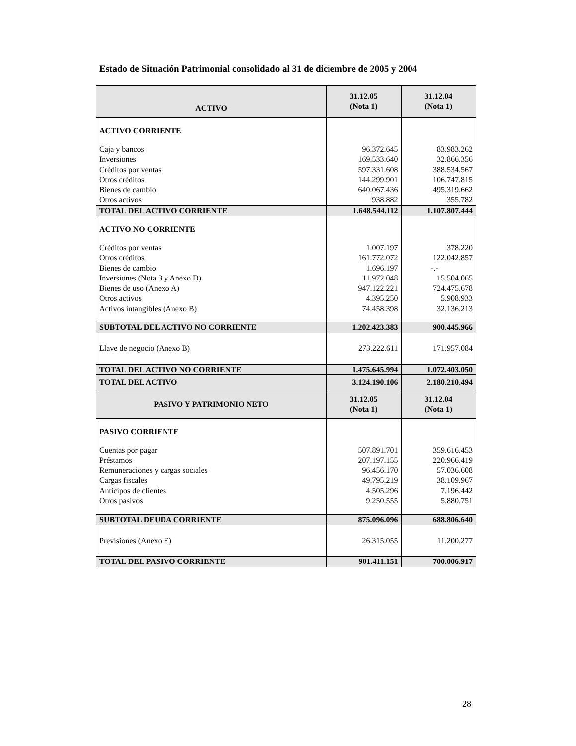Estado de Situación Patrimonial consolidado al 31 de diciembre de 2005 y 2004
| ACTIVO | 31.12.05 (Nota 1) | 31.12.04 (Nota 1) |
| --- | --- | --- |
| ACTIVO CORRIENTE | | |
| Caja y bancos | 96.372.645 | 83.983.262 |
| Inversiones | 169.533.640 | 32.866.356 |
| Créditos por ventas | 597.331.608 | 388.534.567 |
| Otros créditos | 144.299.901 | 106.747.815 |
| Bienes de cambio | 640.067.436 | 495.319.662 |
| Otros activos | 938.882 | 355.782 |
| TOTAL DEL ACTIVO CORRIENTE | 1.648.544.112 | 1.107.807.444 |
| ACTIVO NO CORRIENTE | | |
| Créditos por ventas | 1.007.197 | 378.220 |
| Otros créditos | 161.772.072 | 122.042.857 |
| Bienes de cambio | 1.696.197 | -.- |
| Inversiones (Nota 3 y Anexo D) | 11.972.048 | 15.504.065 |
| Bienes de uso (Anexo A) | 947.122.221 | 724.475.678 |
| Otros activos | 4.395.250 | 5.908.933 |
| Activos intangibles (Anexo B) | 74.458.398 | 32.136.213 |
| SUBTOTAL DEL ACTIVO NO CORRIENTE | 1.202.423.383 | 900.445.966 |
| Llave de negocio (Anexo B) | 273.222.611 | 171.957.084 |
| TOTAL DEL ACTIVO NO CORRIENTE | 1.475.645.994 | 1.072.403.050 |
| TOTAL DEL ACTIVO | 3.124.190.106 | 2.180.210.494 |
| PASIVO Y PATRIMONIO NETO | 31.12.05 (Nota 1) | 31.12.04 (Nota 1) |
| PASIVO CORRIENTE | | |
| Cuentas por pagar | 507.891.701 | 359.616.453 |
| Préstamos | 207.197.155 | 220.966.419 |
| Remuneraciones y cargas sociales | 96.456.170 | 57.036.608 |
| Cargas fiscales | 49.795.219 | 38.109.967 |
| Anticipos de clientes | 4.505.296 | 7.196.442 |
| Otros pasivos | 9.250.555 | 5.880.751 |
| SUBTOTAL DEUDA CORRIENTE | 875.096.096 | 688.806.640 |
| Previsiones (Anexo E) | 26.315.055 | 11.200.277 |
| TOTAL DEL PASIVO CORRIENTE | 901.411.151 | 700.006.917 |
28